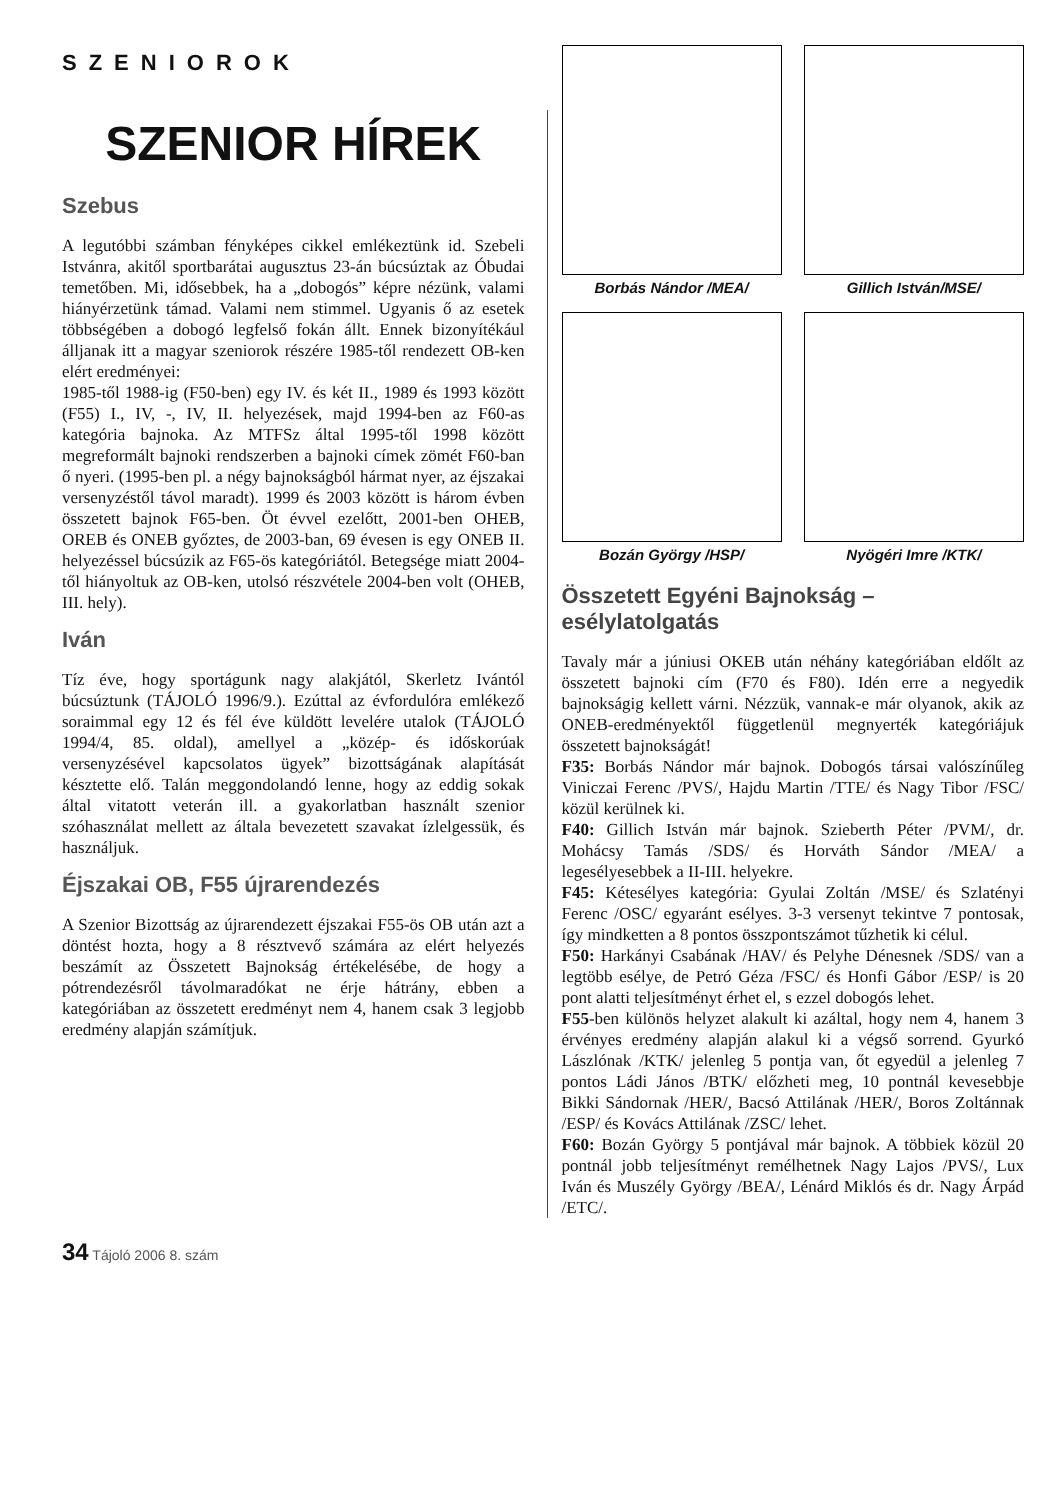SZENIOROK
SZENIOR HÍREK
Szebus
A legutóbbi számban fényképes cikkel emlékeztünk id. Szebeli Istvánra, akitől sportbarátai augusztus 23-án búcsúztak az Óbudai temetőben. Mi, idősebbek, ha a „dobogós” képre nézünk, valami hiányérzetünk támad. Valami nem stimmel. Ugyanis ő az esetek többségében a dobogó legfelső fokán állt. Ennek bizonyítékául álljanak itt a magyar szeniorok részére 1985-től rendezett OB-ken elért eredményei:
1985-től 1988-ig (F50-ben) egy IV. és két II., 1989 és 1993 között (F55) I., IV, -, IV, II. helyezések, majd 1994-ben az F60-as kategória bajnoka. Az MTFSz által 1995-től 1998 között megreformált bajnoki rendszerben a bajnoki címek zömét F60-ban ő nyeri. (1995-ben pl. a négy bajnokságból hármat nyer, az éjszakai versenyzéstől távol maradt). 1999 és 2003 között is három évben összetett bajnok F65-ben. Öt évvel ezelőtt, 2001-ben OHEB, OREB és ONEB győztes, de 2003-ban, 69 évesen is egy ONEB II. helyezéssel búcsúzik az F65-ös kategóriától. Betegsége miatt 2004-től hiányoltuk az OB-ken, utolsó részvétele 2004-ben volt (OHEB, III. hely).
Iván
Tíz éve, hogy sportágunk nagy alakjától, Skerletz Ivántól búcsúztunk (TÁJOLÓ 1996/9.). Ezúttal az évfordulóra emlékező soraimmal egy 12 és fél éve küldött levelére utalok (TÁJOLÓ 1994/4, 85. oldal), amellyel a „közép- és időskorúak versenyzésével kapcsolatos ügyek” bizottságának alapítását késztette elő. Talán meggondolandó lenne, hogy az eddig sokak által vitatott veterán ill. a gyakorlatban használt szenior szóhasználat mellett az általa bevezetett szavakat ízlelgessük, és használjuk.
Éjszakai OB, F55 újrarendezés
A Szenior Bizottság az újrarendezett éjszakai F55-ös OB után azt a döntést hozta, hogy a 8 résztvevő számára az elért helyezés beszámít az Összetett Bajnokság értékelésébe, de hogy a pótrendezésről távolmaradókat ne érje hátrány, ebben a kategóriában az összetett eredményt nem 4, hanem csak 3 legjobb eredmény alapján számítjuk.
Borbás Nándor /MEA/
Gillich István/MSE/
Bozán György /HSP/
Nyögéri Imre /KTK/
Összetett Egyéni Bajnokság – esélylatolgatás
Tavaly már a júniusi OKEB után néhány kategóriában eldőlt az összetett bajnoki cím (F70 és F80). Idén erre a negyedik bajnokságig kellett várni. Nézzük, vannak-e már olyanok, akik az ONEB-eredményektől függetlenül megnyerték kategóriájuk összetett bajnokságát!
F35: Borbás Nándor már bajnok. Dobogós társai valószínűleg Viniczai Ferenc /PVS/, Hajdu Martin /TTE/ és Nagy Tibor /FSC/ közül kerülnek ki.
F40: Gillich István már bajnok. Szieberth Péter /PVM/, dr. Mohácsy Tamás /SDS/ és Horváth Sándor /MEA/ a legesélyesebbek a II-III. helyekre.
F45: Kétesélyes kategória: Gyulai Zoltán /MSE/ és Szlatényi Ferenc /OSC/ egyaránt esélyes. 3-3 versenyt tekintve 7 pontosak, így mindketten a 8 pontos összpontszámot tűzhetik ki célul.
F50: Harkányi Csabának /HAV/ és Pelyhe Dénesnek /SDS/ van a legtöbb esélye, de Petró Géza /FSC/ és Honfi Gábor /ESP/ is 20 pont alatti teljesítményt érhet el, s ezzel dobogós lehet.
F55-ben különös helyzet alakult ki azáltal, hogy nem 4, hanem 3 érvényes eredmény alapján alakul ki a végső sorrend. Gyurkó Lászlónak /KTK/ jelenleg 5 pontja van, őt egyedül a jelenleg 7 pontos Ládi János /BTK/ előzheti meg, 10 pontnál kevesebbje Bikki Sándornak /HER/, Bacsó Attilának /HER/, Boros Zoltánnak /ESP/ és Kovács Attilának /ZSC/ lehet.
F60: Bozán György 5 pontjával már bajnok. A többiek közül 20 pontnál jobb teljesítményt remélhetnek Nagy Lajos /PVS/, Lux Iván és Muszély György /BEA/, Lénárd Miklós és dr. Nagy Árpád /ETC/.
34 Tájoló 2006 8. szám